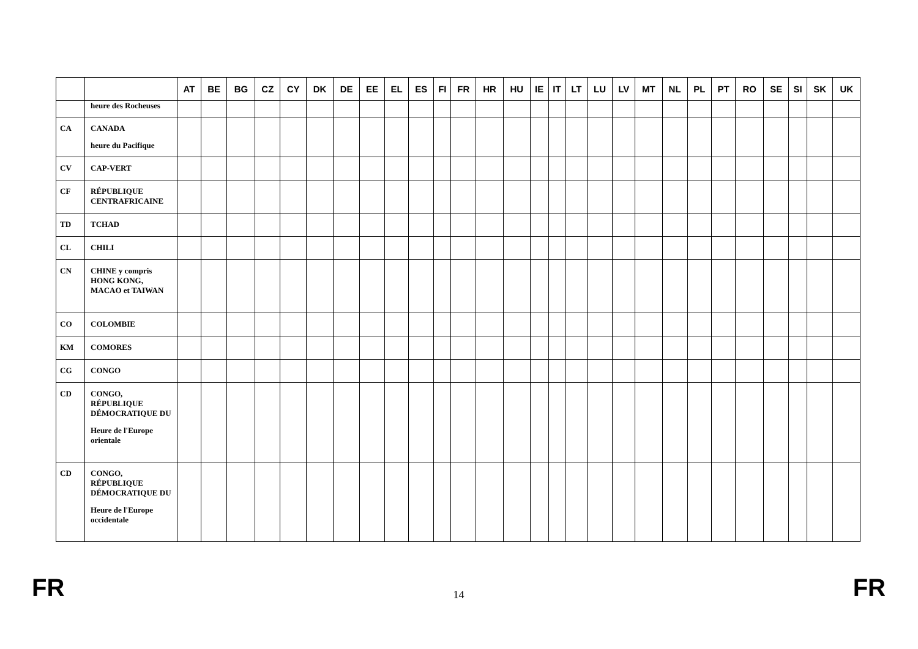| | | AT | BE | BG | CZ | CY | DK | DE | EE | EL | ES | FI | FR | HR | HU | IE | IT | LT | LU | LV | MT | NL | PL | PT | RO | SE | SI | SK | UK |
| --- | --- | --- | --- | --- | --- | --- | --- | --- | --- | --- | --- | --- | --- | --- | --- | --- | --- | --- | --- | --- | --- | --- | --- | --- | --- | --- | --- | --- | --- |
| | heure des Rocheuses | | | | | | | | | | | | | | | | | | | | | | | | | | | | |
| CA | CANADA heure du Pacifique | | | | | | | | | | | | | | | | | | | | | | | | | | | | |
| CV | CAP-VERT | | | | | | | | | | | | | | | | | | | | | | | | | | | | |
| CF | RÉPUBLIQUE CENTRAFRICAINE | | | | | | | | | | | | | | | | | | | | | | | | | | | | |
| TD | TCHAD | | | | | | | | | | | | | | | | | | | | | | | | | | | | |
| CL | CHILI | | | | | | | | | | | | | | | | | | | | | | | | | | | | |
| CN | CHINE y compris HONG KONG, MACAO et TAIWAN | | | | | | | | | | | | | | | | | | | | | | | | | | | | |
| CO | COLOMBIE | | | | | | | | | | | | | | | | | | | | | | | | | | | | |
| KM | COMORES | | | | | | | | | | | | | | | | | | | | | | | | | | | | |
| CG | CONGO | | | | | | | | | | | | | | | | | | | | | | | | | | | | |
| CD | CONGO, RÉPUBLIQUE DÉMOCRATIQUE DU Heure de l'Europe orientale | | | | | | | | | | | | | | | | | | | | | | | | | | | | |
| CD | CONGO, RÉPUBLIQUE DÉMOCRATIQUE DU Heure de l'Europe occidentale | | | | | | | | | | | | | | | | | | | | | | | | | | | | |
FR 14 FR